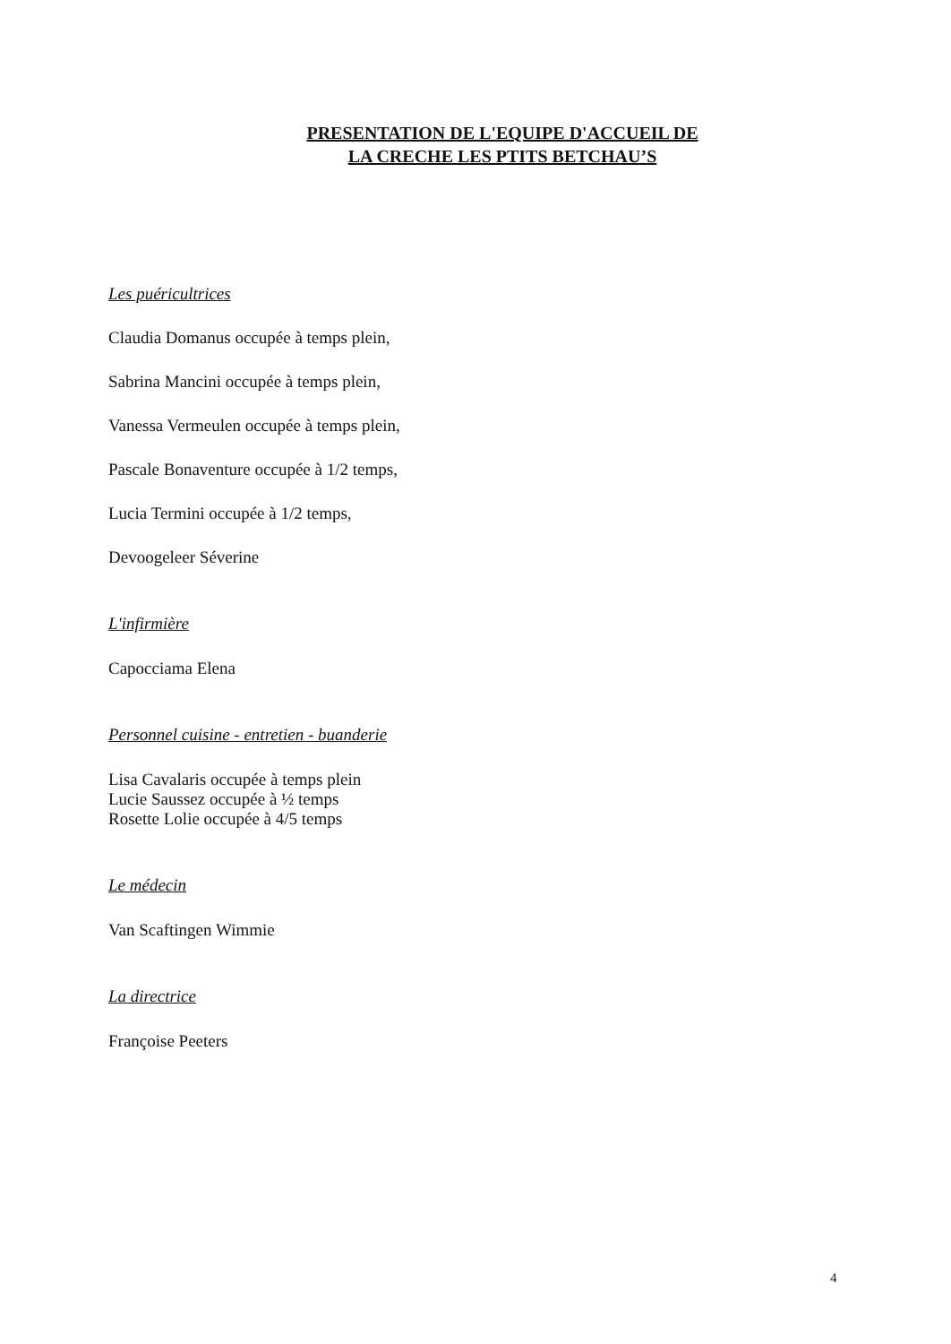PRESENTATION DE L'EQUIPE D'ACCUEIL DE
LA CRECHE LES PTITS BETCHAU’S
Les puéricultrices
Claudia Domanus occupée à temps plein,
Sabrina Mancini occupée à temps plein,
Vanessa Vermeulen occupée à temps plein,
Pascale Bonaventure occupée à 1/2 temps,
Lucia Termini occupée à 1/2 temps,
Devoogeleer Séverine
L'infirmière
Capocciama Elena
Personnel cuisine - entretien - buanderie
Lisa Cavalaris occupée à temps plein
Lucie Saussez occupée à ½ temps
Rosette Lolie occupée à 4/5 temps
Le médecin
Van Scaftingen Wimmie
La directrice
Françoise Peeters
4